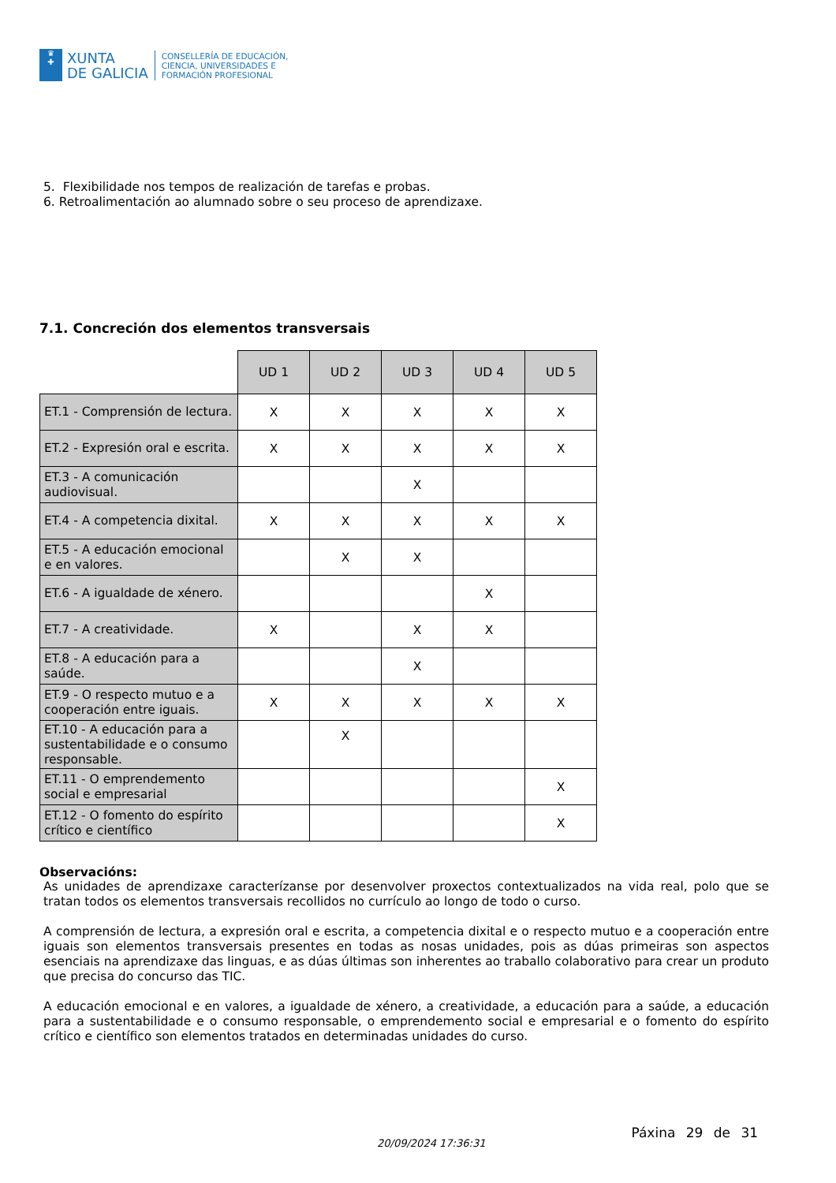♛
✚
XUNTA
DE GALICIA
CONSELLERÍA DE EDUCACIÓN,
CIENCIA, UNIVERSIDADES E
FORMACIÓN PROFESIONAL
5. Flexibilidade nos tempos de realización de tarefas e probas.
6. Retroalimentación ao alumnado sobre o seu proceso de aprendizaxe.
7.1. Concreción dos elementos transversais
| | UD 1 | UD 2 | UD 3 | UD 4 | UD 5 |
| ET.1 - Comprensión de lectura. | X | X | X | X | X |
| ET.2 - Expresión oral e escrita. | X | X | X | X | X |
| ET.3 - A comunicación audiovisual. | | | X | | |
| ET.4 - A competencia dixital. | X | X | X | X | X |
| ET.5 - A educación emocional e en valores. | | X | X | | |
| ET.6 - A igualdade de xénero. | | | | X | |
| ET.7 - A creatividade. | X | | X | X | |
| ET.8 - A educación para a saúde. | | | X | | |
| ET.9 - O respecto mutuo e a cooperación entre iguais. | X | X | X | X | X |
| ET.10 - A educación para a sustentabilidade e o consumo responsable. | | X | | | |
| ET.11 - O emprendemento social e empresarial | | | | | X |
| ET.12 - O fomento do espírito crítico e científico | | | | | X |
Observacións:
As unidades de aprendizaxe caracterízanse por desenvolver proxectos contextualizados na vida real, polo que se tratan todos os elementos transversais recollidos no currículo ao longo de todo o curso.
A comprensión de lectura, a expresión oral e escrita, a competencia dixital e o respecto mutuo e a cooperación entre iguais son elementos transversais presentes en todas as nosas unidades, pois as dúas primeiras son aspectos esenciais na aprendizaxe das linguas, e as dúas últimas son inherentes ao traballo colaborativo para crear un produto que precisa do concurso das TIC.
A educación emocional e en valores, a igualdade de xénero, a creatividade, a educación para a saúde, a educación para a sustentabilidade e o consumo responsable, o emprendemento social e empresarial e o fomento do espírito crítico e científico son elementos tratados en determinadas unidades do curso.
20/09/2024 17:36:31
Páxina 29 de 31